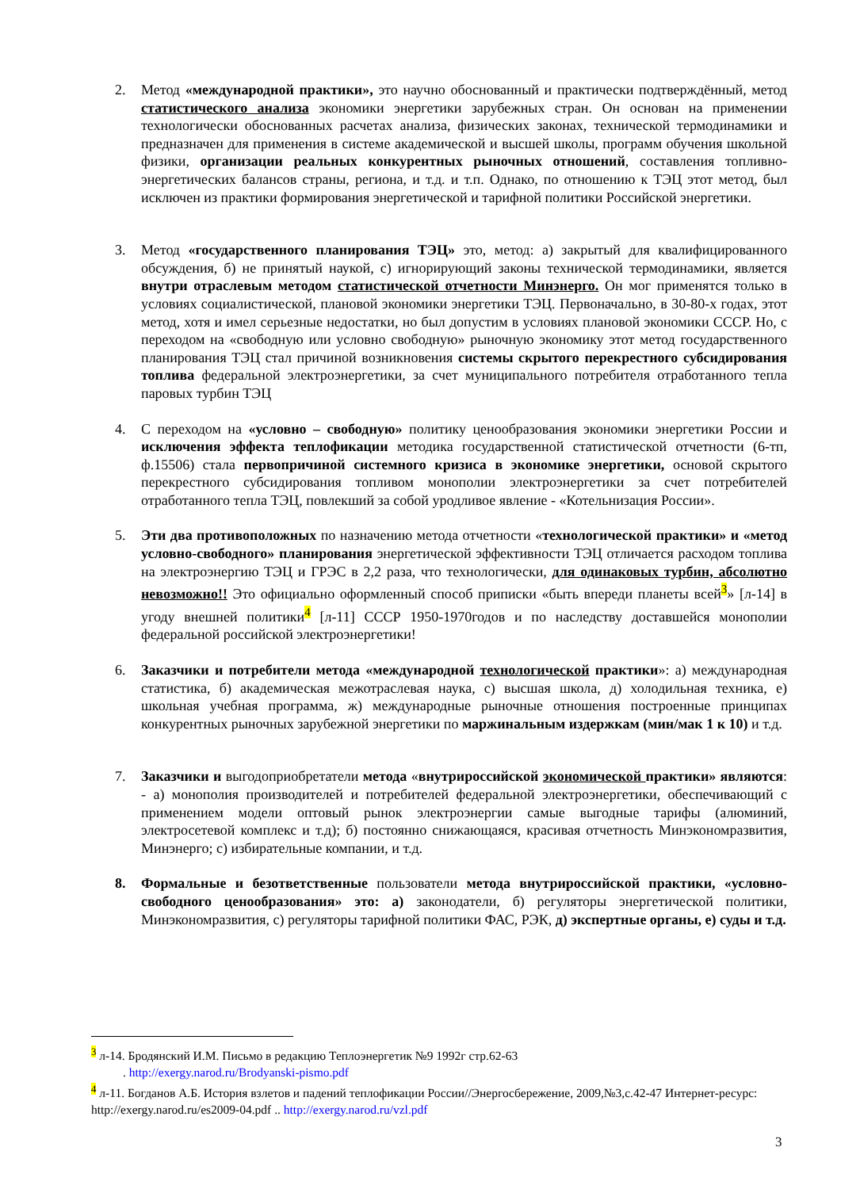2. Метод «международной практики», это научно обоснованный и практически подтверждённый, метод статистического анализа экономики энергетики зарубежных стран. Он основан на применении технологически обоснованных расчетах анализа, физических законах, технической термодинамики и предназначен для применения в системе академической и высшей школы, программ обучения школьной физики, организации реальных конкурентных рыночных отношений, составления топливно-энергетических балансов страны, региона, и т.д. и т.п. Однако, по отношению к ТЭЦ этот метод, был исключен из практики формирования энергетической и тарифной политики Российской энергетики.
3. Метод «государственного планирования ТЭЦ» это, метод: а) закрытый для квалифицированного обсуждения, б) не принятый наукой, с) игнорирующий законы технической термодинамики, является внутри отраслевым методом статистической отчетности Минэнерго. Он мог применятся только в условиях социалистической, плановой экономики энергетики ТЭЦ. Первоначально, в 30-80-х годах, этот метод, хотя и имел серьезные недостатки, но был допустим в условиях плановой экономики СССР. Но, с переходом на «свободную или условно свободную» рыночную экономику этот метод государственного планирования ТЭЦ стал причиной возникновения системы скрытого перекрестного субсидирования топлива федеральной электроэнергетики, за счет муниципального потребителя отработанного тепла паровых турбин ТЭЦ
4. С переходом на «условно – свободную» политику ценообразования экономики энергетики России и исключения эффекта теплофикации методика государственной статистической отчетности (6-тп, ф.15506) стала первопричиной системного кризиса в экономике энергетики, основой скрытого перекрестного субсидирования топливом монополии электроэнергетики за счет потребителей отработанного тепла ТЭЦ, повлекший за собой уродливое явление - «Котельнизация России».
5. Эти два противоположных по назначению метода отчетности «технологической практики» и «метод условно-свободного» планирования энергетической эффективности ТЭЦ отличается расходом топлива на электроэнергию ТЭЦ и ГРЭС в 2,2 раза, что технологически, для одинаковых турбин, абсолютно невозможно!! Это официально оформленный способ приписки «быть впереди планеты всей<sup>3</sup>» [л-14] в угоду внешней политики<sup>4</sup> [л-11] СССР 1950-1970годов и по наследству доставшейся монополии федеральной российской электроэнергетики!
6. Заказчики и потребители метода «международной технологической практики»: а) международная статистика, б) академическая межотраслевая наука, с) высшая школа, д) холодильная техника, е) школьная учебная программа, ж) международные рыночные отношения построенные принципах конкурентных рыночных зарубежной энергетики по маржинальным издержкам (мин/мак 1 к 10) и т.д.
7. Заказчики и выгодоприобретатели метода «внутрироссийской экономической практики» являются: - а) монополия производителей и потребителей федеральной электроэнергетики, обеспечивающий с применением модели оптовый рынок электроэнергии самые выгодные тарифы (алюминий, электросетевой комплекс и т.д); б) постоянно снижающаяся, красивая отчетность Минэкономразвития, Минэнерго; с) избирательные компании, и т.д.
8. Формальные и безответственные пользователи метода внутрироссийской практики, «условно-свободного ценообразования» это: а) законодатели, б) регуляторы энергетической политики, Минэкономразвития, с) регуляторы тарифной политики ФАС, РЭК, д) экспертные органы, е) суды и т.д.
<sup>3</sup> л-14. Бродянский И.М. Письмо в редакцию Теплоэнергетик №9 1992г стр.62-63
. http://exergy.narod.ru/Brodyanski-pismo.pdf
<sup>4</sup> л-11. Богданов А.Б. История взлетов и падений теплофикации России//Энергосбережение, 2009,№3,с.42-47 Интернет-ресурс: http://exergy.narod.ru/es2009-04.pdf .. http://exergy.narod.ru/vzl.pdf
3